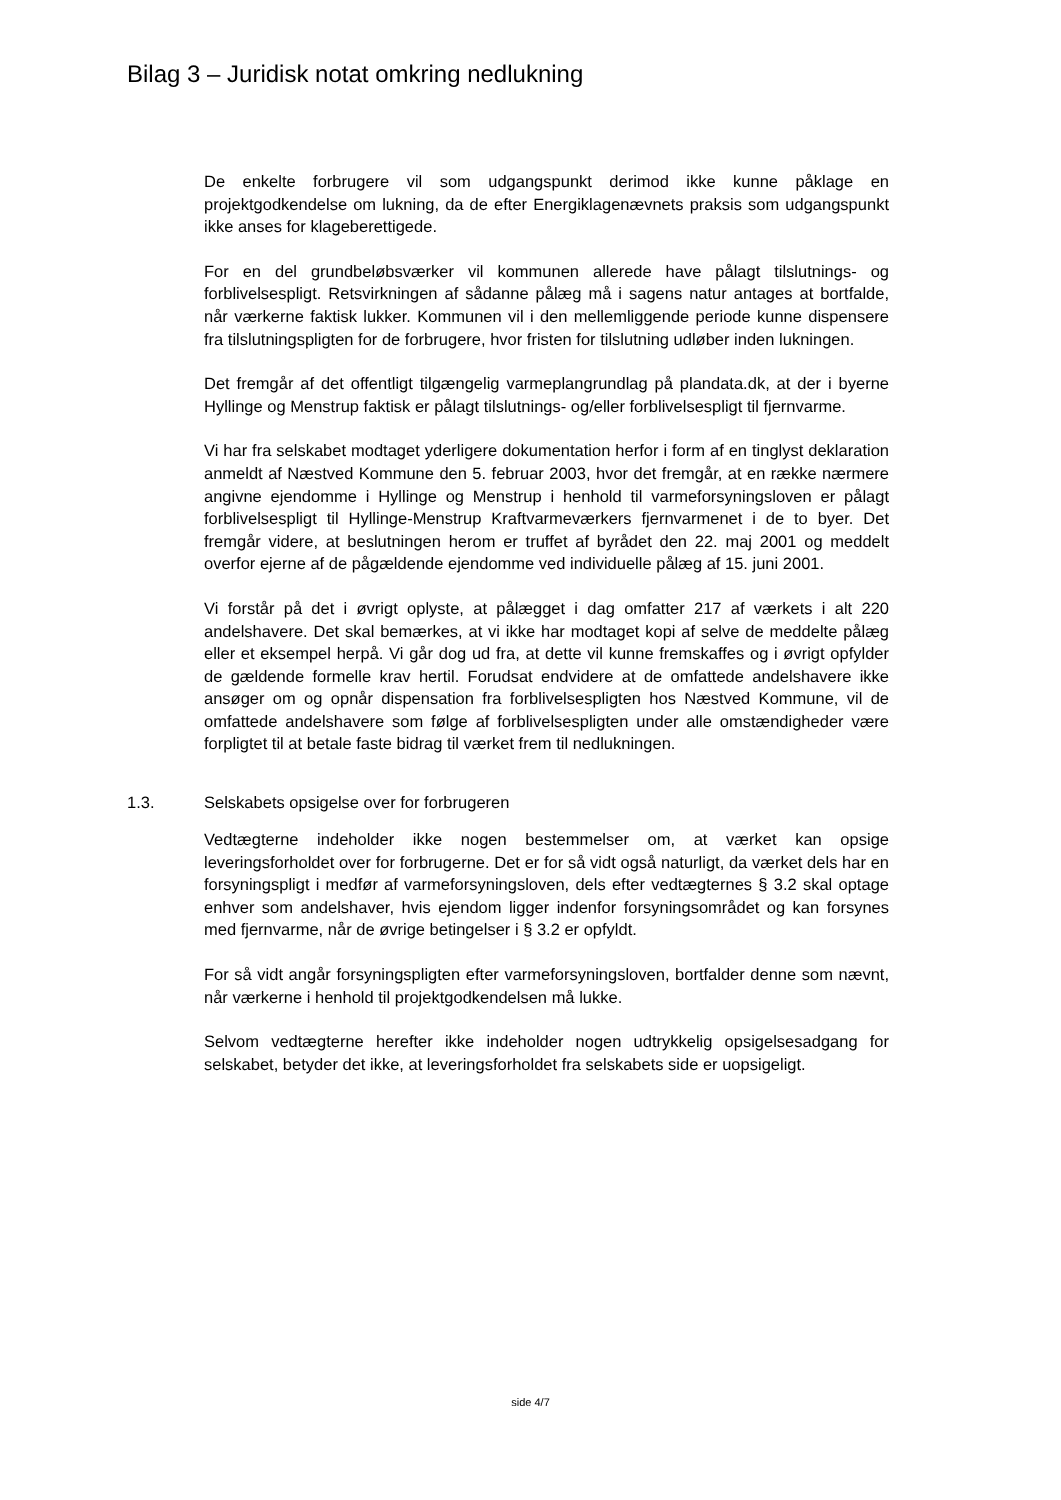Bilag 3 – Juridisk notat omkring nedlukning
De enkelte forbrugere vil som udgangspunkt derimod ikke kunne påklage en projektgodkendelse om lukning, da de efter Energiklagenævnets praksis som udgangspunkt ikke anses for klageberettigede.
For en del grundbeløbsværker vil kommunen allerede have pålagt tilslutnings- og forblivelsespligt. Retsvirkningen af sådanne pålæg må i sagens natur antages at bortfalde, når værkerne faktisk lukker. Kommunen vil i den mellemliggende periode kunne dispensere fra tilslutningspligten for de forbrugere, hvor fristen for tilslutning udløber inden lukningen.
Det fremgår af det offentligt tilgængelig varmeplangrundlag på plandata.dk, at der i byerne Hyllinge og Menstrup faktisk er pålagt tilslutnings- og/eller forblivelsespligt til fjernvarme.
Vi har fra selskabet modtaget yderligere dokumentation herfor i form af en tinglyst deklaration anmeldt af Næstved Kommune den 5. februar 2003, hvor det fremgår, at en række nærmere angivne ejendomme i Hyllinge og Menstrup i henhold til varmeforsyningsloven er pålagt forblivelsespligt til Hyllinge-Menstrup Kraftvarmeværkers fjernvarmenet i de to byer. Det fremgår videre, at beslutningen herom er truffet af byrådet den 22. maj 2001 og meddelt overfor ejerne af de pågældende ejendomme ved individuelle pålæg af 15. juni 2001.
Vi forstår på det i øvrigt oplyste, at pålægget i dag omfatter 217 af værkets i alt 220 andelshavere. Det skal bemærkes, at vi ikke har modtaget kopi af selve de meddelte pålæg eller et eksempel herpå. Vi går dog ud fra, at dette vil kunne fremskaffes og i øvrigt opfylder de gældende formelle krav hertil. Forudsat endvidere at de omfattede andelshavere ikke ansøger om og opnår dispensation fra forblivelsespligten hos Næstved Kommune, vil de omfattede andelshavere som følge af forblivelsespligten under alle omstændigheder være forpligtet til at betale faste bidrag til værket frem til nedlukningen.
1.3. Selskabets opsigelse over for forbrugeren
Vedtægterne indeholder ikke nogen bestemmelser om, at værket kan opsige leveringsforholdet over for forbrugerne. Det er for så vidt også naturligt, da værket dels har en forsyningspligt i medfør af varmeforsyningsloven, dels efter vedtægternes § 3.2 skal optage enhver som andelshaver, hvis ejendom ligger indenfor forsyningsområdet og kan forsynes med fjernvarme, når de øvrige betingelser i § 3.2 er opfyldt.
For så vidt angår forsyningspligten efter varmeforsyningsloven, bortfalder denne som nævnt, når værkerne i henhold til projektgodkendelsen må lukke.
Selvom vedtægterne herefter ikke indeholder nogen udtrykkelig opsigelsesadgang for selskabet, betyder det ikke, at leveringsforholdet fra selskabets side er uopsigeligt.
side 4/7